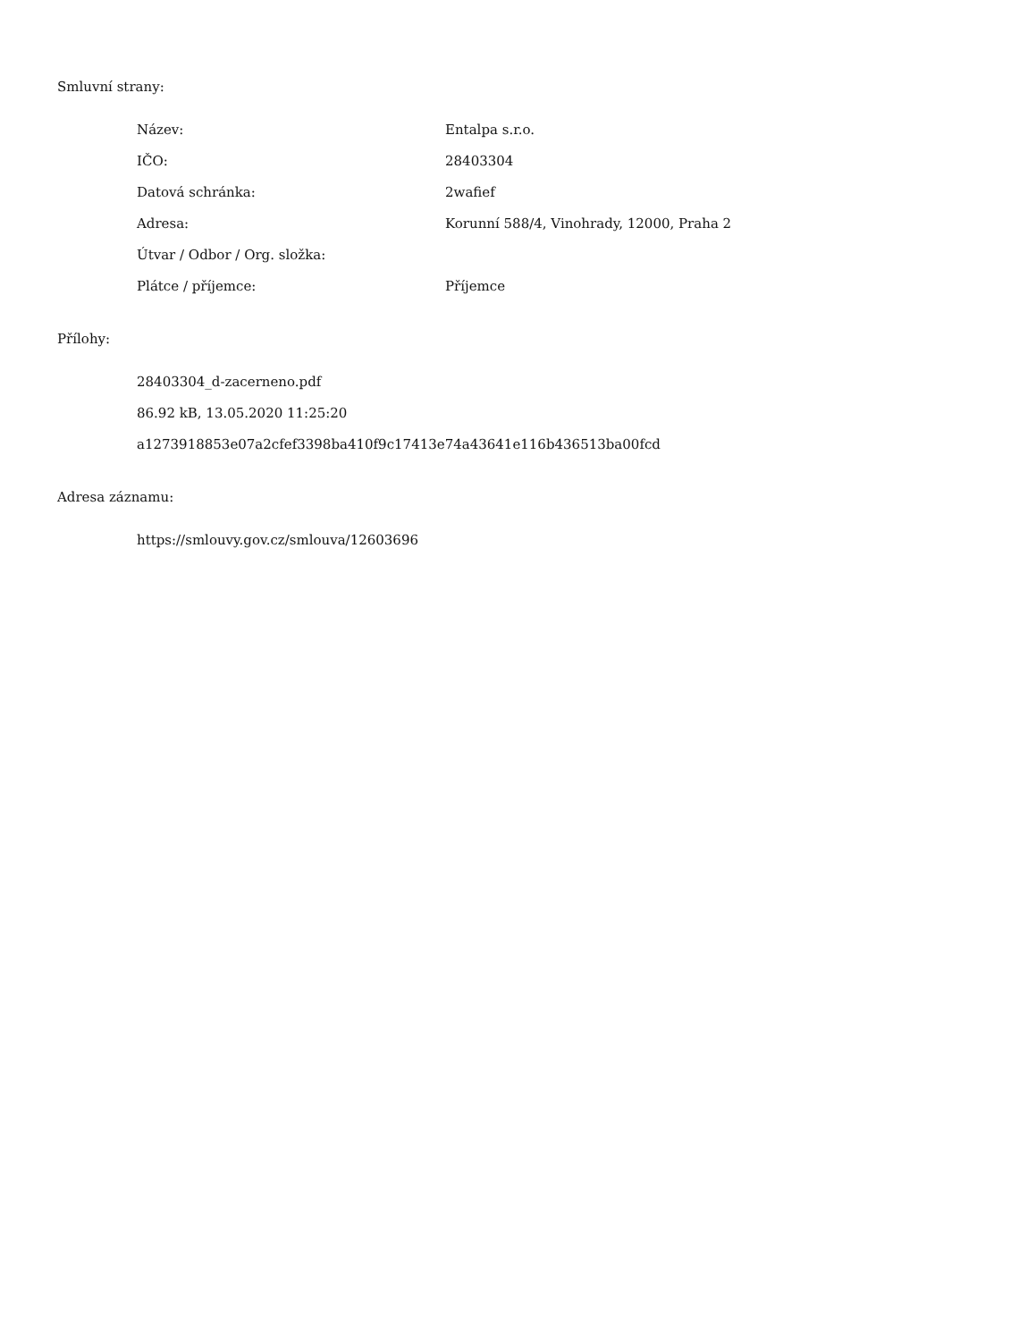Smluvní strany:
| Název: | Entalpa s.r.o. |
| IČO: | 28403304 |
| Datová schránka: | 2wafief |
| Adresa: | Korunní 588/4, Vinohrady, 12000, Praha 2 |
| Útvar / Odbor / Org. složka: | |
| Plátce / příjemce: | Příjemce |
Přílohy:
28403304_d-zacerneno.pdf
86.92 kB, 13.05.2020 11:25:20
a1273918853e07a2cfef3398ba410f9c17413e74a43641e116b436513ba00fcd
Adresa záznamu:
https://smlouvy.gov.cz/smlouva/12603696